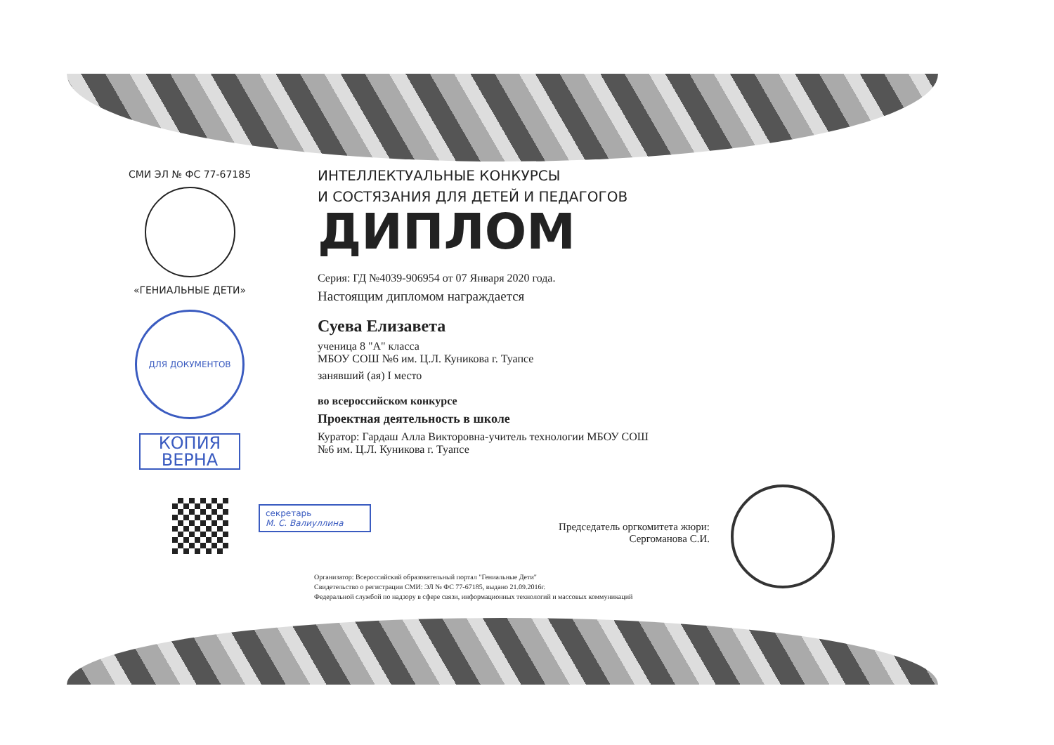СМИ ЭЛ № ФС 77-67185
«ГЕНИАЛЬНЫЕ ДЕТИ»
ДЛЯ ДОКУМЕНТОВ
КОПИЯ ВЕРНА
ИНТЕЛЛЕКТУАЛЬНЫЕ КОНКУРСЫ
И СОСТЯЗАНИЯ ДЛЯ ДЕТЕЙ И ПЕДАГОГОВ
ДИПЛОМ
Серия: ГД №4039-906954 от 07 Января 2020 года.
Настоящим дипломом награждается
Суева Елизавета
ученица 8 "А" класса
МБОУ СОШ №6 им. Ц.Л. Куникова г. Туапсе
занявший (ая) I место
во всероссийском конкурсе
Проектная деятельность в школе
Куратор: Гардаш Алла Викторовна-учитель технологии МБОУ СОШ
№6 им. Ц.Л. Куникова г. Туапсе
секретарь
М. С. Валиуллина
Председатель оргкомитета жюри:
Сергоманова С.И.
Организатор: Всероссийский образовательный портал "Гениальные Дети"
Свидетельство о регистрации СМИ: ЭЛ № ФС 77-67185, выдано 21.09.2016г.
Федеральной службой по надзору в сфере связи, информационных технологий и массовых коммуникаций